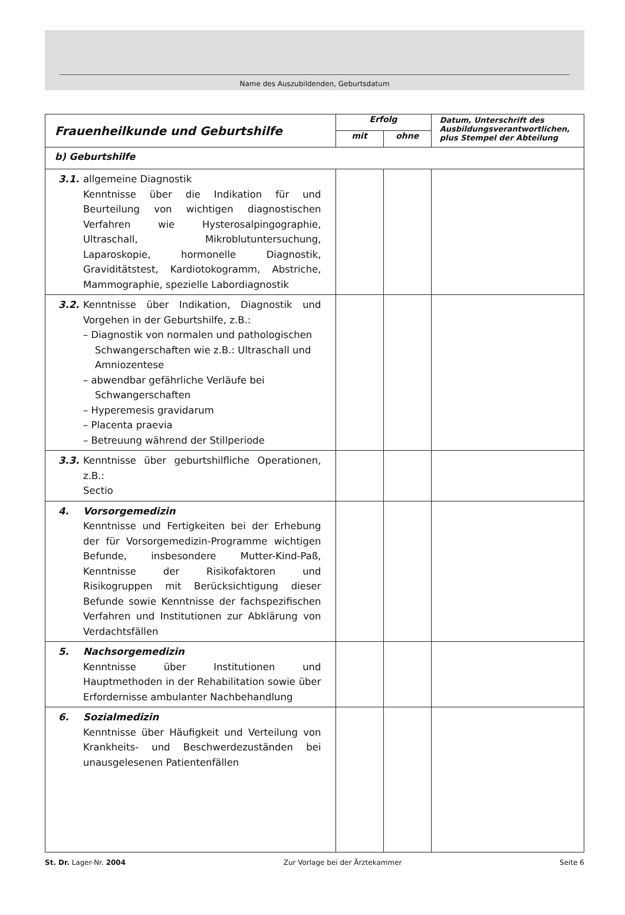Name des Auszubildenden, Geburtsdatum
| Frauenheilkunde und Geburtshilfe | Erfolg | | Datum, Unterschrift des Ausbildungsverantwortlichen, plus Stempel der Abteilung |
| --- | --- | --- | --- |
| | mit | ohne | |
| b) Geburtshilfe | | | |
| 3.1. allgemeine Diagnostik Kenntnisse über die Indikation für und Beurteilung von wichtigen diagnostischen Verfahren wie Hysterosalpingographie, Ultraschall, Mikroblutuntersuchung, Laparoskopie, hormonelle Diagnostik, Graviditätstest, Kardiotokogramm, Abstriche, Mammographie, spezielle Labordiagnostik | | | |
| 3.2. Kenntnisse über Indikation, Diagnostik und Vorgehen in der Geburtshilfe, z.B.: – Diagnostik von normalen und pathologischen Schwangerschaften wie z.B.: Ultraschall und Amniozentese – abwendbar gefährliche Verläufe bei Schwangerschaften – Hyperemesis gravidarum – Placenta praevia – Betreuung während der Stillperiode | | | |
| 3.3. Kenntnisse über geburtshilfliche Operationen, z.B.: Sectio | | | |
| 4. Vorsorgemedizin Kenntnisse und Fertigkeiten bei der Erhebung der für Vorsorgemedizin-Programme wichtigen Befunde, insbesondere Mutter-Kind-Paß, Kenntnisse der Risikofaktoren und Risikogruppen mit Berücksichtigung dieser Befunde sowie Kenntnisse der fachspezifischen Verfahren und Institutionen zur Abklärung von Verdachtsfällen | | | |
| 5. Nachsorgemedizin Kenntnisse über Institutionen und Hauptmethoden in der Rehabilitation sowie über Erfordernisse ambulanter Nachbehandlung | | | |
| 6. Sozialmedizin Kenntnisse über Häufigkeit und Verteilung von Krankheits- und Beschwerdezuständen bei unausgelesenen Patientenfällen | | | |
St. Dr. Lager-Nr. 2004 Zur Vorlage bei der Ärztekammer Seite 6